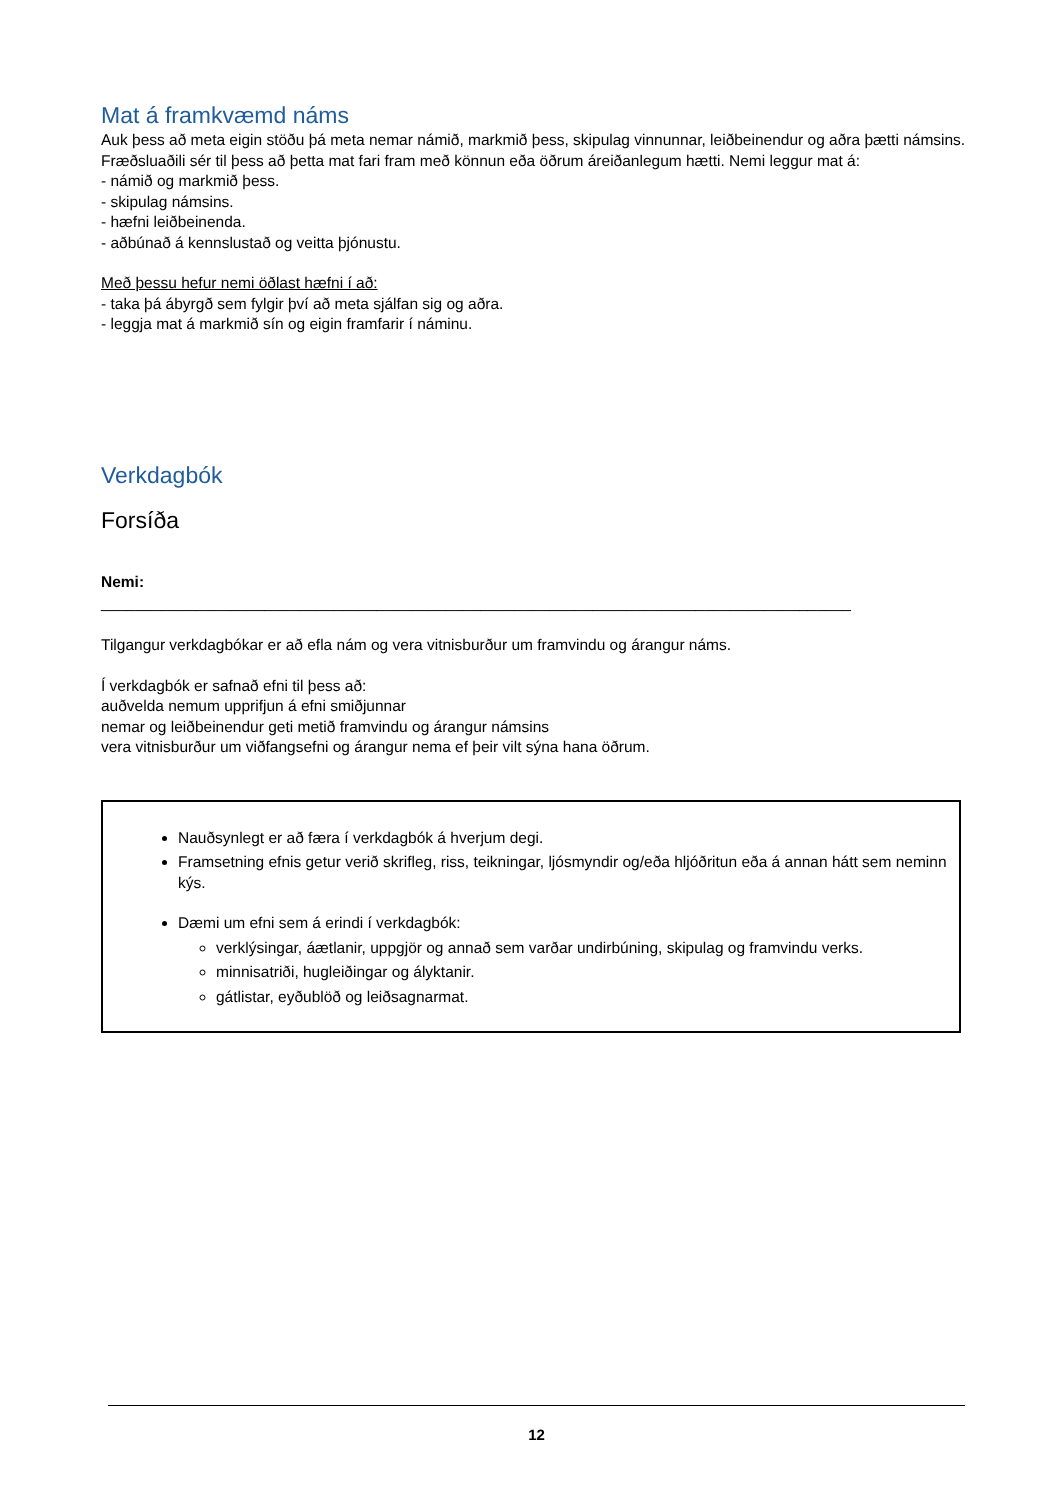Mat á framkvæmd náms
Auk þess að meta eigin stöðu þá meta nemar námið, markmið þess, skipulag vinnunnar, leiðbeinendur og aðra þætti námsins. Fræðsluaðili sér til þess að þetta mat fari fram með könnun eða öðrum áreiðanlegum hætti. Nemi leggur mat á:
- námið og markmið þess.
- skipulag námsins.
- hæfni leiðbeinenda.
- aðbúnað á kennslustað og veitta þjónustu.
Með þessu hefur nemi öðlast hæfni í að:
- taka þá ábyrgð sem fylgir því að meta sjálfan sig og aðra.
- leggja mat á markmið sín og eigin framfarir í náminu.
Verkdagbók
Forsíða
Nemi:
_______________________________________________________________________________________
Tilgangur verkdagbókar er að efla nám og vera vitnisburður um framvindu og árangur náms.
Í verkdagbók er safnað efni til þess að:
auðvelda nemum upprifjun á efni smiðjunnar
nemar og leiðbeinendur geti metið framvindu og árangur námsins
vera vitnisburður um viðfangsefni og árangur nema ef þeir vilt sýna hana öðrum.
Nauðsynlegt er að færa í verkdagbók á hverjum degi.
Framsetning efnis getur verið skrifleg, riss, teikningar, ljósmyndir og/eða hljóðritun eða á annan hátt sem neminn kýs.
Dæmi um efni sem á erindi í verkdagbók:
verklýsingar, áætlanir, uppgjör og annað sem varðar undirbúning, skipulag og framvindu verks.
minnisatriði, hugleiðingar og ályktanir.
gátlistar, eyðublöð og leiðsagnarmat.
12